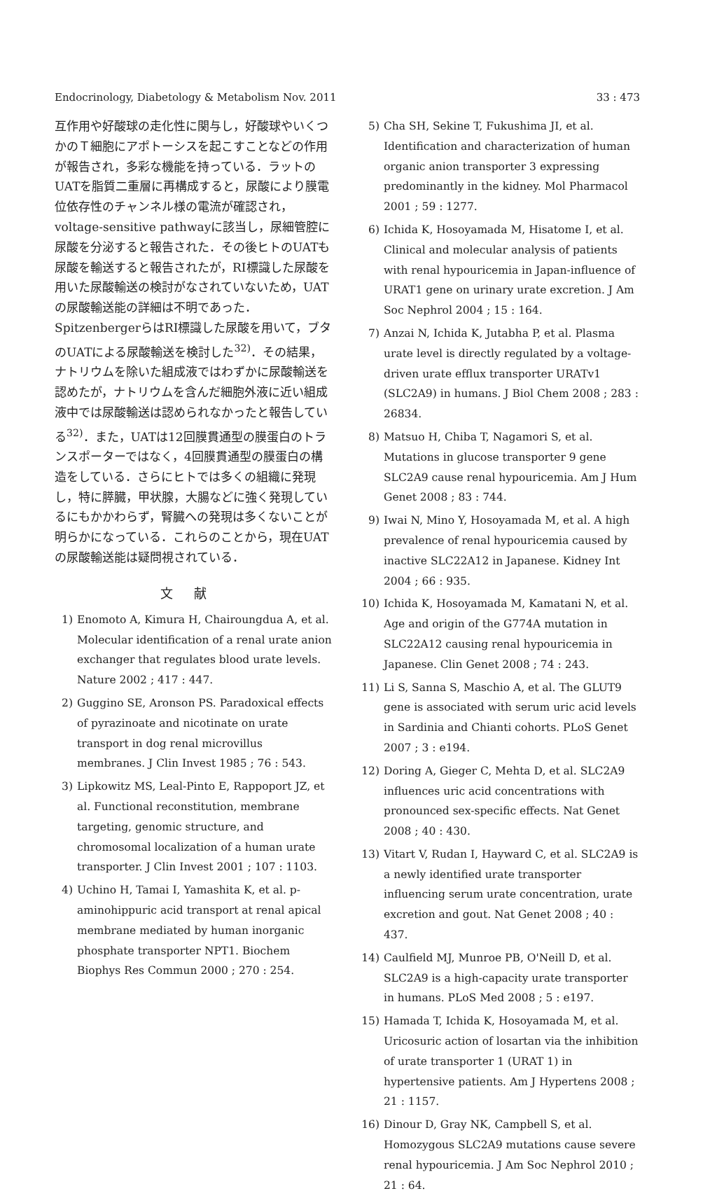Endocrinology, Diabetology & Metabolism Nov. 2011 33 : 473
互作用や好酸球の走化性に関与し，好酸球やいくつかのＴ細胞にアポトーシスを起こすことなどの作用が報告され，多彩な機能を持っている．ラットのUATを脂質二重層に再構成すると，尿酸により膜電位依存性のチャンネル様の電流が確認され，voltage-sensitive pathwayに該当し，尿細管腔に尿酸を分泌すると報告された．その後ヒトのUATも尿酸を輸送すると報告されたが，RI標識した尿酸を用いた尿酸輸送の検討がなされていないため，UATの尿酸輸送能の詳細は不明であった．SpitzenbergerらはRI標識した尿酸を用いて，ブタのUATによる尿酸輸送を検討した<sup>32)</sup>．その結果，ナトリウムを除いた組成液ではわずかに尿酸輸送を認めたが，ナトリウムを含んだ細胞外液に近い組成液中では尿酸輸送は認められなかったと報告している<sup>32)</sup>．また，UATは12回膜貫通型の膜蛋白のトランスポーターではなく，4回膜貫通型の膜蛋白の構造をしている．さらにヒトでは多くの組織に発現し，特に膵臓，甲状腺，大腸などに強く発現しているにもかかわらず，腎臓への発現は多くないことが明らかになっている．これらのことから，現在UATの尿酸輸送能は疑問視されている．
文献
1) Enomoto A, Kimura H, Chairoungdua A, et al. Molecular identification of a renal urate anion exchanger that regulates blood urate levels. Nature 2002 ; 417 : 447.
2) Guggino SE, Aronson PS. Paradoxical effects of pyrazinoate and nicotinate on urate transport in dog renal microvillus membranes. J Clin Invest 1985 ; 76 : 543.
3) Lipkowitz MS, Leal-Pinto E, Rappoport JZ, et al. Functional reconstitution, membrane targeting, genomic structure, and chromosomal localization of a human urate transporter. J Clin Invest 2001 ; 107 : 1103.
4) Uchino H, Tamai I, Yamashita K, et al. p-aminohippuric acid transport at renal apical membrane mediated by human inorganic phosphate transporter NPT1. Biochem Biophys Res Commun 2000 ; 270 : 254.
5) Cha SH, Sekine T, Fukushima JI, et al. Identification and characterization of human organic anion transporter 3 expressing predominantly in the kidney. Mol Pharmacol 2001 ; 59 : 1277.
6) Ichida K, Hosoyamada M, Hisatome I, et al. Clinical and molecular analysis of patients with renal hypouricemia in Japan-influence of URAT1 gene on urinary urate excretion. J Am Soc Nephrol 2004 ; 15 : 164.
7) Anzai N, Ichida K, Jutabha P, et al. Plasma urate level is directly regulated by a voltage-driven urate efflux transporter URATv1 (SLC2A9) in humans. J Biol Chem 2008 ; 283 : 26834.
8) Matsuo H, Chiba T, Nagamori S, et al. Mutations in glucose transporter 9 gene SLC2A9 cause renal hypouricemia. Am J Hum Genet 2008 ; 83 : 744.
9) Iwai N, Mino Y, Hosoyamada M, et al. A high prevalence of renal hypouricemia caused by inactive SLC22A12 in Japanese. Kidney Int 2004 ; 66 : 935.
10) Ichida K, Hosoyamada M, Kamatani N, et al. Age and origin of the G774A mutation in SLC22A12 causing renal hypouricemia in Japanese. Clin Genet 2008 ; 74 : 243.
11) Li S, Sanna S, Maschio A, et al. The GLUT9 gene is associated with serum uric acid levels in Sardinia and Chianti cohorts. PLoS Genet 2007 ; 3 : e194.
12) Doring A, Gieger C, Mehta D, et al. SLC2A9 influences uric acid concentrations with pronounced sex-specific effects. Nat Genet 2008 ; 40 : 430.
13) Vitart V, Rudan I, Hayward C, et al. SLC2A9 is a newly identified urate transporter influencing serum urate concentration, urate excretion and gout. Nat Genet 2008 ; 40 : 437.
14) Caulfield MJ, Munroe PB, O'Neill D, et al. SLC2A9 is a high-capacity urate transporter in humans. PLoS Med 2008 ; 5 : e197.
15) Hamada T, Ichida K, Hosoyamada M, et al. Uricosuric action of losartan via the inhibition of urate transporter 1 (URAT 1) in hypertensive patients. Am J Hypertens 2008 ; 21 : 1157.
16) Dinour D, Gray NK, Campbell S, et al. Homozygous SLC2A9 mutations cause severe renal hypouricemia. J Am Soc Nephrol 2010 ; 21 : 64.